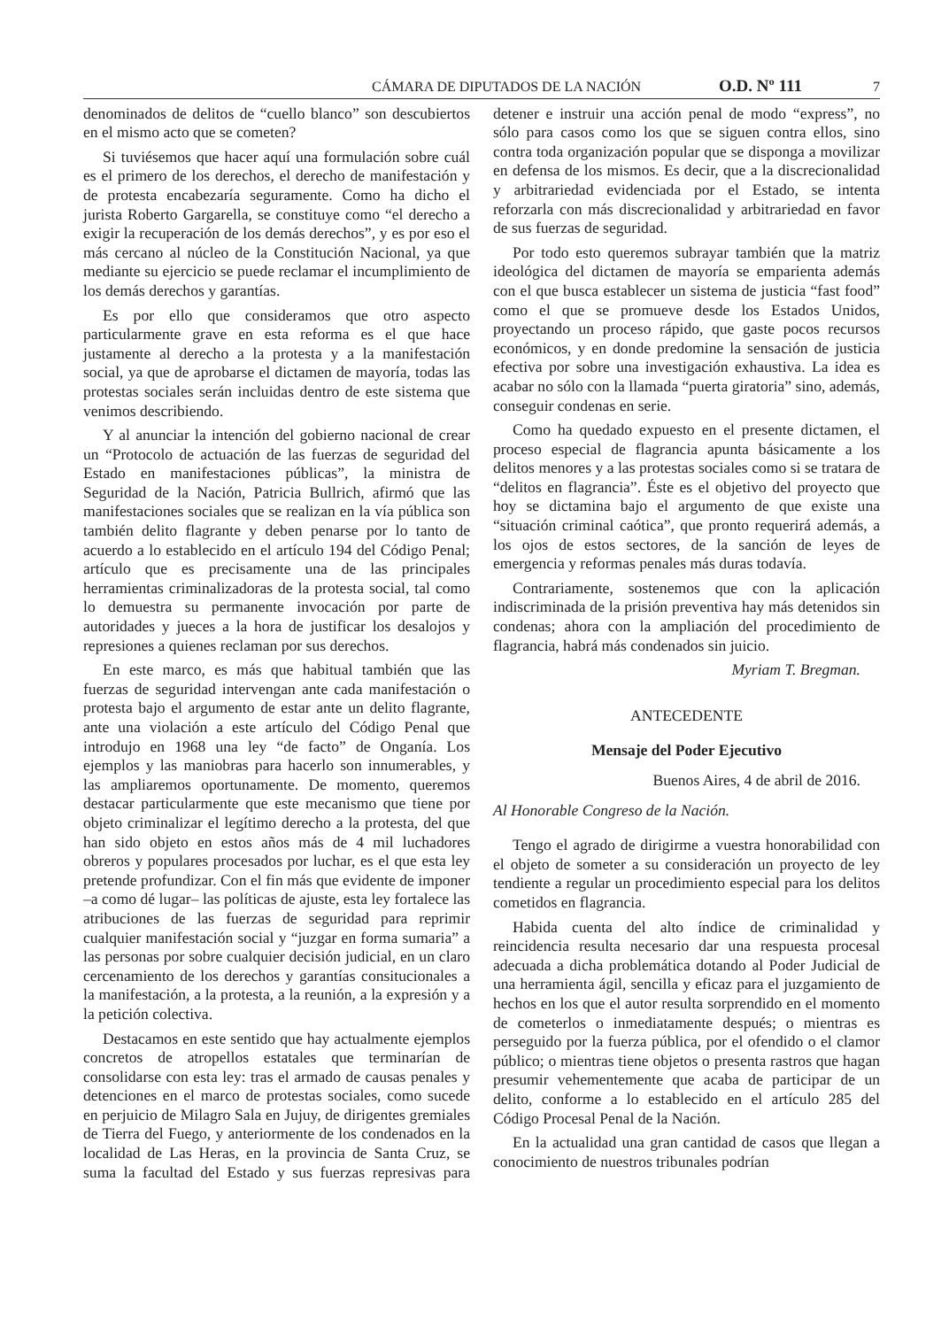CÁMARA DE DIPUTADOS DE LA NACIÓN O.D. Nº 111 7
denominados de delitos de “cuello blanco” son descubiertos en el mismo acto que se cometen?
Si tuviésemos que hacer aquí una formulación sobre cuál es el primero de los derechos, el derecho de manifestación y de protesta encabezaría seguramente. Como ha dicho el jurista Roberto Gargarella, se constituye como “el derecho a exigir la recuperación de los demás derechos”, y es por eso el más cercano al núcleo de la Constitución Nacional, ya que mediante su ejercicio se puede reclamar el incumplimiento de los demás derechos y garantías.
Es por ello que consideramos que otro aspecto particularmente grave en esta reforma es el que hace justamente al derecho a la protesta y a la manifestación social, ya que de aprobarse el dictamen de mayoría, todas las protestas sociales serán incluidas dentro de este sistema que venimos describiendo.
Y al anunciar la intención del gobierno nacional de crear un “Protocolo de actuación de las fuerzas de seguridad del Estado en manifestaciones públicas”, la ministra de Seguridad de la Nación, Patricia Bullrich, afirmó que las manifestaciones sociales que se realizan en la vía pública son también delito flagrante y deben penarse por lo tanto de acuerdo a lo establecido en el artículo 194 del Código Penal; artículo que es precisamente una de las principales herramientas criminalizadoras de la protesta social, tal como lo demuestra su permanente invocación por parte de autoridades y jueces a la hora de justificar los desalojos y represiones a quienes reclaman por sus derechos.
En este marco, es más que habitual también que las fuerzas de seguridad intervengan ante cada manifestación o protesta bajo el argumento de estar ante un delito flagrante, ante una violación a este artículo del Código Penal que introdujo en 1968 una ley “de facto” de Onganía. Los ejemplos y las maniobras para hacerlo son innumerables, y las ampliaremos oportunamente. De momento, queremos destacar particularmente que este mecanismo que tiene por objeto criminalizar el legítimo derecho a la protesta, del que han sido objeto en estos años más de 4 mil luchadores obreros y populares procesados por luchar, es el que esta ley pretende profundizar. Con el fin más que evidente de imponer –a como dé lugar– las políticas de ajuste, esta ley fortalece las atribuciones de las fuerzas de seguridad para reprimir cualquier manifestación social y “juzgar en forma sumaria” a las personas por sobre cualquier decisión judicial, en un claro cercenamiento de los derechos y garantías consitucionales a la manifestación, a la protesta, a la reunión, a la expresión y a la petición colectiva.
Destacamos en este sentido que hay actualmente ejemplos concretos de atropellos estatales que terminarían de consolidarse con esta ley: tras el armado de causas penales y detenciones en el marco de protestas sociales, como sucede en perjuicio de Milagro Sala en Jujuy, de dirigentes gremiales de Tierra del Fuego, y anteriormente de los condenados en la localidad de Las Heras, en la provincia de Santa Cruz, se suma la facultad del Estado y sus fuerzas represivas para detener e instruir una acción penal de modo “express”, no sólo para casos como los que se siguen contra ellos, sino contra toda organización popular que se disponga a movilizar en defensa de los mismos. Es decir, que a la discrecionalidad y arbitrariedad evidenciada por el Estado, se intenta reforzarla con más discrecionalidad y arbitrariedad en favor de sus fuerzas de seguridad.
Por todo esto queremos subrayar también que la matriz ideológica del dictamen de mayoría se emparienta además con el que busca establecer un sistema de justicia “fast food” como el que se promueve desde los Estados Unidos, proyectando un proceso rápido, que gaste pocos recursos económicos, y en donde predomine la sensación de justicia efectiva por sobre una investigación exhaustiva. La idea es acabar no sólo con la llamada “puerta giratoria” sino, además, conseguir condenas en serie.
Como ha quedado expuesto en el presente dictamen, el proceso especial de flagrancia apunta básicamente a los delitos menores y a las protestas sociales como si se tratara de “delitos en flagrancia”. Éste es el objetivo del proyecto que hoy se dictamina bajo el argumento de que existe una “situación criminal caótica”, que pronto requerirá además, a los ojos de estos sectores, de la sanción de leyes de emergencia y reformas penales más duras todavía.
Contrariamente, sostenemos que con la aplicación indiscriminada de la prisión preventiva hay más detenidos sin condenas; ahora con la ampliación del procedimiento de flagrancia, habrá más condenados sin juicio.
Myriam T. Bregman.
ANTECEDENTE
Mensaje del Poder Ejecutivo
Buenos Aires, 4 de abril de 2016.
Al Honorable Congreso de la Nación.
Tengo el agrado de dirigirme a vuestra honorabilidad con el objeto de someter a su consideración un proyecto de ley tendiente a regular un procedimiento especial para los delitos cometidos en flagrancia.
Habida cuenta del alto índice de criminalidad y reincidencia resulta necesario dar una respuesta procesal adecuada a dicha problemática dotando al Poder Judicial de una herramienta ágil, sencilla y eficaz para el juzgamiento de hechos en los que el autor resulta sorprendido en el momento de cometerlos o inmediatamente después; o mientras es perseguido por la fuerza pública, por el ofendido o el clamor público; o mientras tiene objetos o presenta rastros que hagan presumir vehementemente que acaba de participar de un delito, conforme a lo establecido en el artículo 285 del Código Procesal Penal de la Nación.
En la actualidad una gran cantidad de casos que llegan a conocimiento de nuestros tribunales podrían